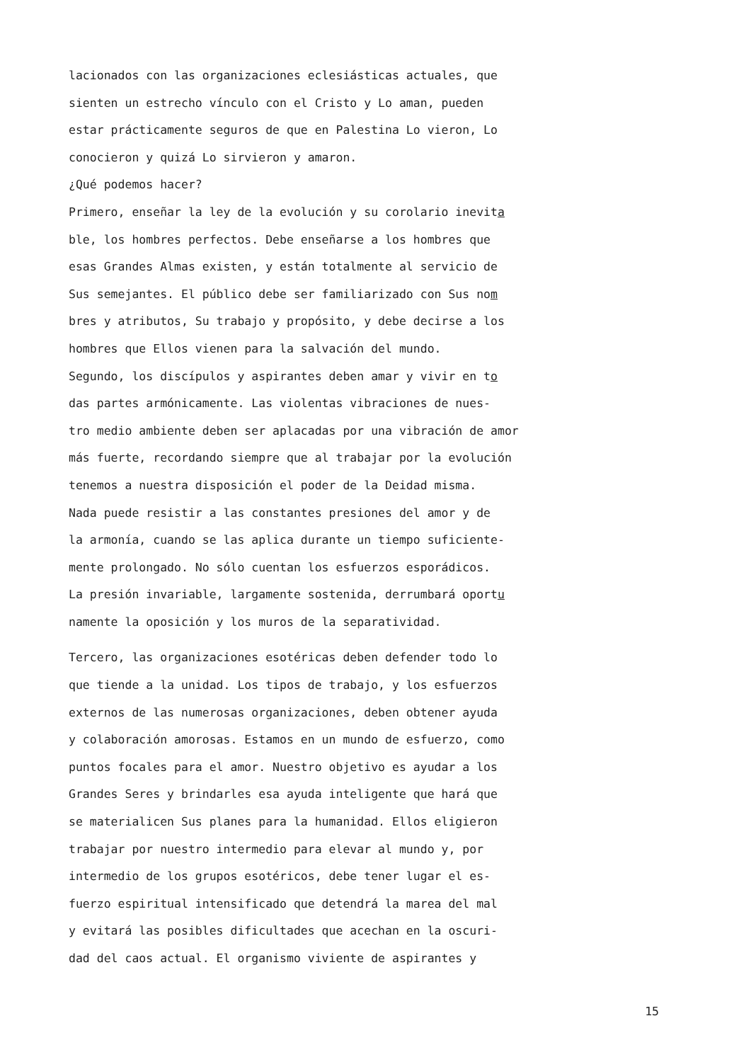lacionados con las organizaciones eclesiásticas actuales, que
sienten un estrecho vínculo con el Cristo y Lo aman, pueden
estar prácticamente seguros de que en Palestina Lo vieron, Lo
conocieron y quizá Lo sirvieron y amaron.
¿Qué podemos hacer?
Primero, enseñar la ley de la evolución y su corolario inevita
ble, los hombres perfectos. Debe enseñarse a los hombres que
esas Grandes Almas existen, y están totalmente al servicio de
Sus semejantes. El público debe ser familiarizado con Sus nom
bres y atributos, Su trabajo y propósito, y debe decirse a los
hombres que Ellos vienen para la salvación del mundo.
Segundo, los discípulos y aspirantes deben amar y vivir en to
das partes armónicamente. Las violentas vibraciones de nues-
tro medio ambiente deben ser aplacadas por una vibración de amor
más fuerte, recordando siempre que al trabajar por la evolución
tenemos a nuestra disposición el poder de la Deidad misma.
Nada puede resistir a las constantes presiones del amor y de
la armonía, cuando se las aplica durante un tiempo suficiente-
mente prolongado. No sólo cuentan los esfuerzos esporádicos.
La presión invariable, largamente sostenida, derrumbará oportu
namente la oposición y los muros de la separatividad.
Tercero, las organizaciones esotéricas deben defender todo lo
que tiende a la unidad. Los tipos de trabajo, y los esfuerzos
externos de las numerosas organizaciones, deben obtener ayuda
y colaboración amorosas. Estamos en un mundo de esfuerzo, como
puntos focales para el amor. Nuestro objetivo es ayudar a los
Grandes Seres y brindarles esa ayuda inteligente que hará que
se materialicen Sus planes para la humanidad. Ellos eligieron
trabajar por nuestro intermedio para elevar al mundo y, por
intermedio de los grupos esotéricos, debe tener lugar el es-
fuerzo espiritual intensificado que detendrá la marea del mal
y evitará las posibles dificultades que acechan en la oscuri-
dad del caos actual. El organismo viviente de aspirantes y
15